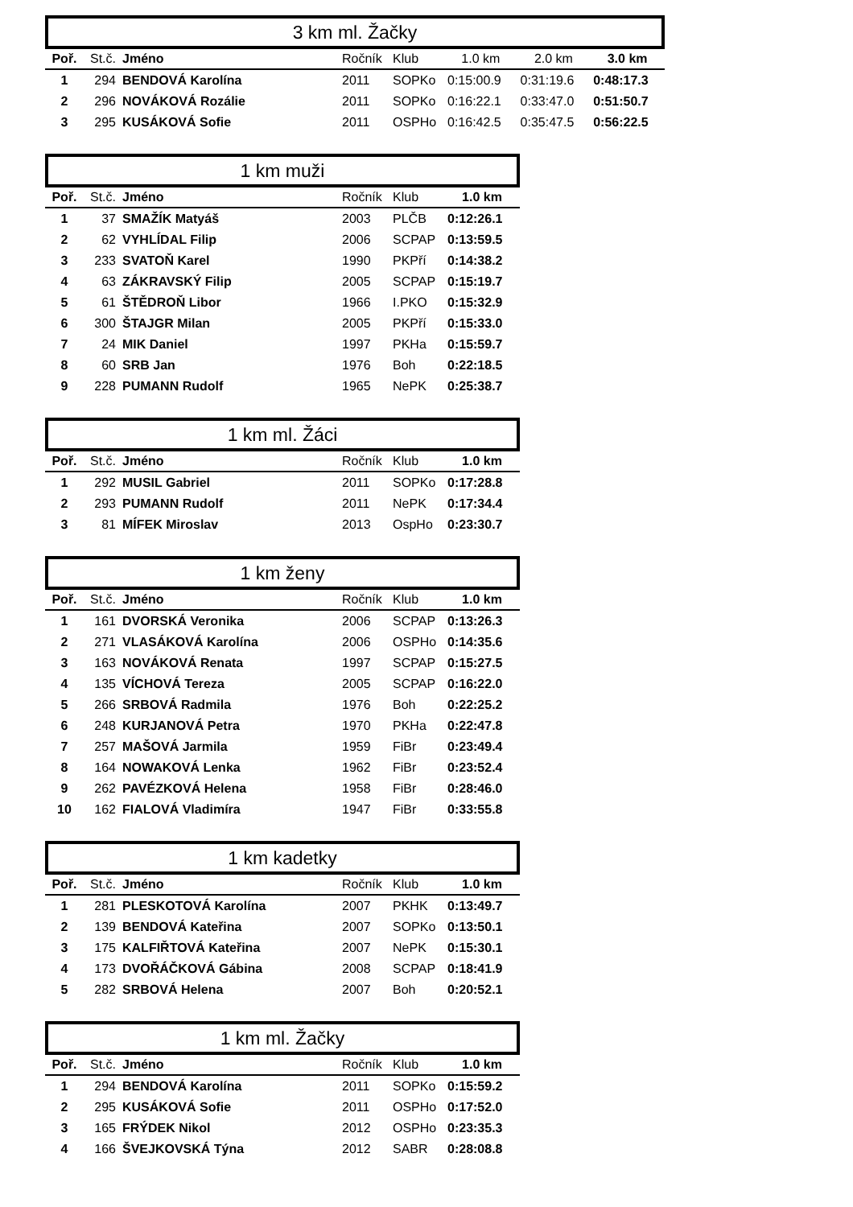3 km ml. Žačky
| Poř. | St.č. | Jméno | Ročník | Klub | 1.0 km | 2.0 km | 3.0 km |
| --- | --- | --- | --- | --- | --- | --- | --- |
| 1 | 294 | BENDOVÁ Karolína | 2011 | SOPKo | 0:15:00.9 | 0:31:19.6 | 0:48:17.3 |
| 2 | 296 | NOVÁKOVÁ Rozálie | 2011 | SOPKo | 0:16:22.1 | 0:33:47.0 | 0:51:50.7 |
| 3 | 295 | KUSÁKOVÁ Sofie | 2011 | OSPHo | 0:16:42.5 | 0:35:47.5 | 0:56:22.5 |
1 km muži
| Poř. | St.č. | Jméno | Ročník | Klub | 1.0 km |
| --- | --- | --- | --- | --- | --- |
| 1 | 37 | SMAŽÍK Matyáš | 2003 | PLČB | 0:12:26.1 |
| 2 | 62 | VYHLÍDAL Filip | 2006 | SCPAP | 0:13:59.5 |
| 3 | 233 | SVATOŇ Karel | 1990 | PKPří | 0:14:38.2 |
| 4 | 63 | ZÁKRAVSKÝ Filip | 2005 | SCPAP | 0:15:19.7 |
| 5 | 61 | ŠTĚDROŇ Libor | 1966 | I.PKO | 0:15:32.9 |
| 6 | 300 | ŠTAJGR Milan | 2005 | PKPří | 0:15:33.0 |
| 7 | 24 | MIK Daniel | 1997 | PKHa | 0:15:59.7 |
| 8 | 60 | SRB Jan | 1976 | Boh | 0:22:18.5 |
| 9 | 228 | PUMANN Rudolf | 1965 | NePK | 0:25:38.7 |
1 km ml. Žáci
| Poř. | St.č. | Jméno | Ročník | Klub | 1.0 km |
| --- | --- | --- | --- | --- | --- |
| 1 | 292 | MUSIL Gabriel | 2011 | SOPKo | 0:17:28.8 |
| 2 | 293 | PUMANN Rudolf | 2011 | NePK | 0:17:34.4 |
| 3 | 81 | MÍFEK Miroslav | 2013 | OspHo | 0:23:30.7 |
1 km ženy
| Poř. | St.č. | Jméno | Ročník | Klub | 1.0 km |
| --- | --- | --- | --- | --- | --- |
| 1 | 161 | DVORSKÁ Veronika | 2006 | SCPAP | 0:13:26.3 |
| 2 | 271 | VLASÁKOVÁ Karolína | 2006 | OSPHo | 0:14:35.6 |
| 3 | 163 | NOVÁKOVÁ Renata | 1997 | SCPAP | 0:15:27.5 |
| 4 | 135 | VÍCHOVÁ Tereza | 2005 | SCPAP | 0:16:22.0 |
| 5 | 266 | SRBOVÁ Radmila | 1976 | Boh | 0:22:25.2 |
| 6 | 248 | KURJANOVÁ Petra | 1970 | PKHa | 0:22:47.8 |
| 7 | 257 | MAŠOVÁ Jarmila | 1959 | FiBr | 0:23:49.4 |
| 8 | 164 | NOWAKOVÁ Lenka | 1962 | FiBr | 0:23:52.4 |
| 9 | 262 | PAVÉZKOVÁ Helena | 1958 | FiBr | 0:28:46.0 |
| 10 | 162 | FIALOVÁ Vladimíra | 1947 | FiBr | 0:33:55.8 |
1 km kadetky
| Poř. | St.č. | Jméno | Ročník | Klub | 1.0 km |
| --- | --- | --- | --- | --- | --- |
| 1 | 281 | PLESKOTOVÁ Karolína | 2007 | PKHK | 0:13:49.7 |
| 2 | 139 | BENDOVÁ Kateřina | 2007 | SOPKo | 0:13:50.1 |
| 3 | 175 | KALFIŘTOVÁ Kateřina | 2007 | NePK | 0:15:30.1 |
| 4 | 173 | DVOŘÁČKOVÁ Gábina | 2008 | SCPAP | 0:18:41.9 |
| 5 | 282 | SRBOVÁ Helena | 2007 | Boh | 0:20:52.1 |
1 km ml. Žačky
| Poř. | St.č. | Jméno | Ročník | Klub | 1.0 km |
| --- | --- | --- | --- | --- | --- |
| 1 | 294 | BENDOVÁ Karolína | 2011 | SOPKo | 0:15:59.2 |
| 2 | 295 | KUSÁKOVÁ Sofie | 2011 | OSPHo | 0:17:52.0 |
| 3 | 165 | FRÝDEK Nikol | 2012 | OSPHo | 0:23:35.3 |
| 4 | 166 | ŠVEJKOVSKÁ Týna | 2012 | SABR | 0:28:08.8 |